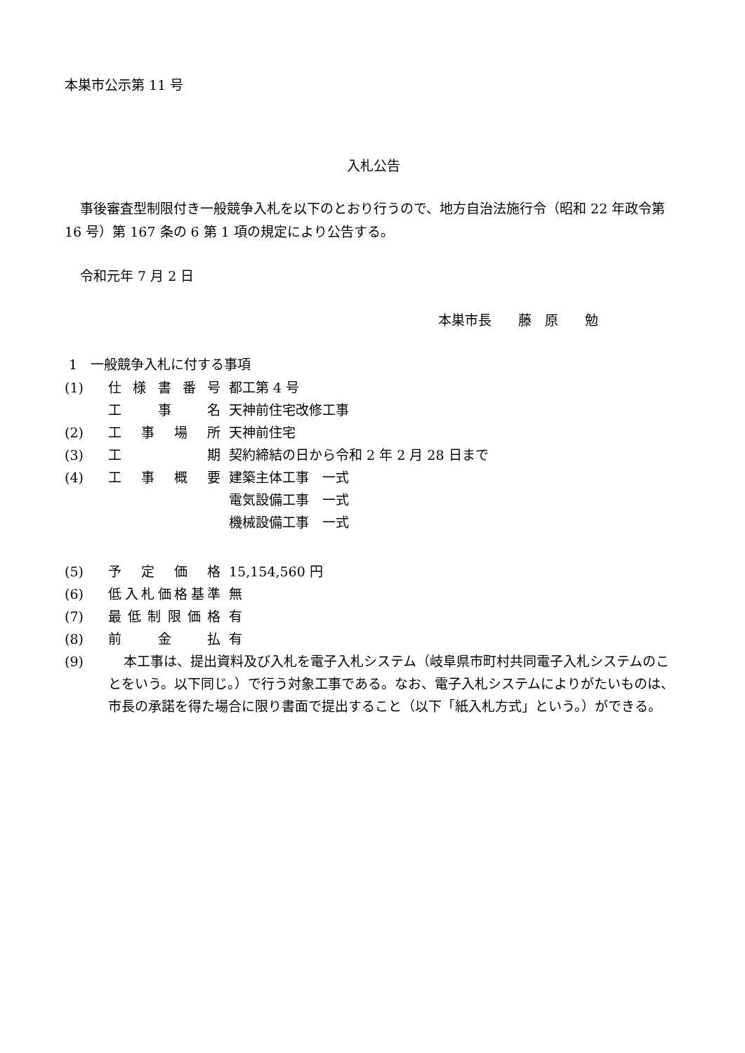本巣市公示第 11 号
入札公告
事後審査型制限付き一般競争入札を以下のとおり行うので、地方自治法施行令（昭和 22 年政令第 16 号）第 167 条の 6 第 1 項の規定により公告する。
令和元年 7 月 2 日
本巣市長　　藤　原　　勉
1　一般競争入札に付する事項
(1) 仕様書番号 都工第 4 号
工事名 天神前住宅改修工事
(2) 工事場所 天神前住宅
(3) 工期 契約締結の日から令和 2 年 2 月 28 日まで
(4) 工事概要 建築主体工事　一式
電気設備工事　一式
機械設備工事　一式
(5) 予定価格 15,154,560 円
(6) 低入札価格基準 無
(7) 最低制限価格 有
(8) 前金払 有
(9) 本工事は、提出資料及び入札を電子入札システム（岐阜県市町村共同電子入札システムのことをいう。以下同じ。）で行う対象工事である。なお、電子入札システムによりがたいものは、市長の承諾を得た場合に限り書面で提出すること（以下「紙入札方式」という。）ができる。